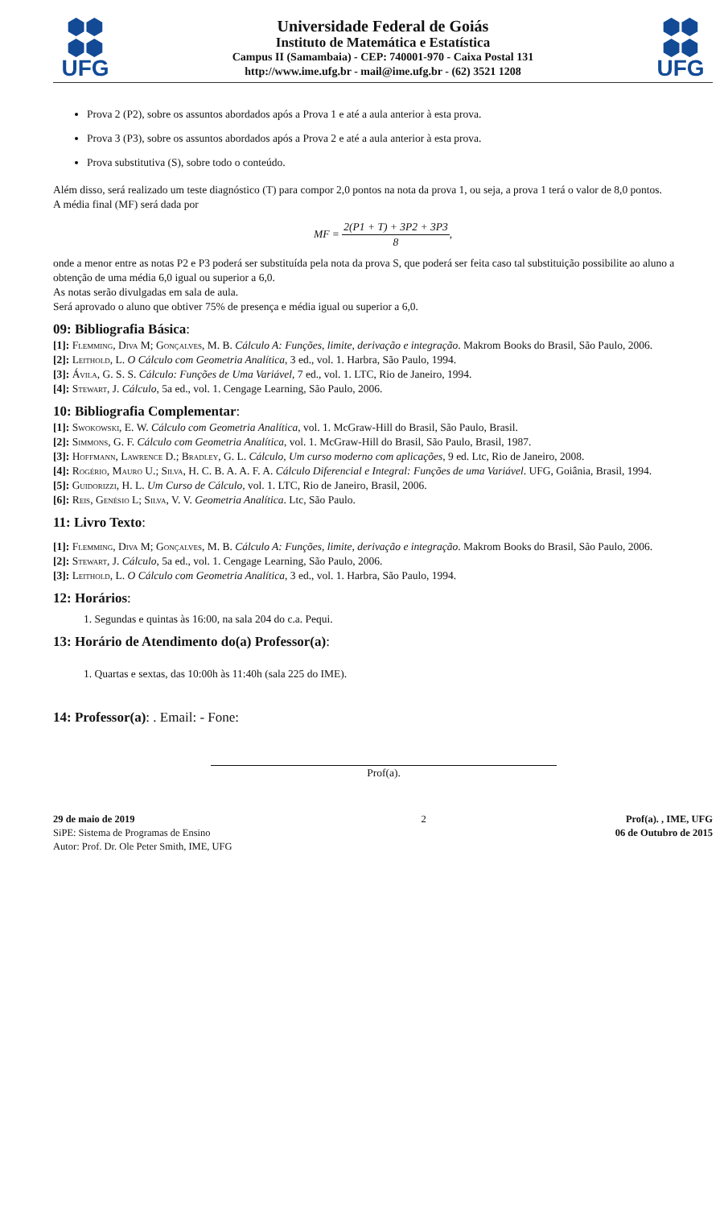⬢⬢
⬢⬢
UFG
Universidade Federal de Goiás
Instituto de Matemática e Estatística
Campus II (Samambaia) - CEP: 740001-970 - Caixa Postal 131
http://www.ime.ufg.br - mail@ime.ufg.br - (62) 3521 1208
⬢⬢
⬢⬢
UFG
Prova 2 (P2), sobre os assuntos abordados após a Prova 1 e até a aula anterior à esta prova.
Prova 3 (P3), sobre os assuntos abordados após a Prova 2 e até a aula anterior à esta prova.
Prova substitutiva (S), sobre todo o conteúdo.
Além disso, será realizado um teste diagnóstico (T) para compor 2,0 pontos na nota da prova 1, ou seja, a prova 1 terá o valor de 8,0 pontos.
A média final (MF) será dada por
MF = 2(P1 + T) + 3P2 + 3P3 8,
onde a menor entre as notas P2 e P3 poderá ser substituída pela nota da prova S, que poderá ser feita caso tal substituição possibilite ao aluno a obtenção de uma média 6,0 igual ou superior a 6,0.
As notas serão divulgadas em sala de aula.
Será aprovado o aluno que obtiver 75% de presença e média igual ou superior a 6,0.
09: Bibliografia Básica:
[1]: Flemming, Diva M; Gonçalves, M. B. Cálculo A: Funções, limite, derivação e integração. Makrom Books do Brasil, São Paulo, 2006.
[2]: Leithold, L. O Cálculo com Geometria Analítica, 3 ed., vol. 1. Harbra, São Paulo, 1994.
[3]: Ávila, G. S. S. Cálculo: Funções de Uma Variável, 7 ed., vol. 1. LTC, Rio de Janeiro, 1994.
[4]: Stewart, J. Cálculo, 5a ed., vol. 1. Cengage Learning, São Paulo, 2006.
10: Bibliografia Complementar:
[1]: Swokowski, E. W. Cálculo com Geometria Analítica, vol. 1. McGraw-Hill do Brasil, São Paulo, Brasil.
[2]: Simmons, G. F. Cálculo com Geometria Analítica, vol. 1. McGraw-Hill do Brasil, São Paulo, Brasil, 1987.
[3]: Hoffmann, Lawrence D.; Bradley, G. L. Cálculo, Um curso moderno com aplicações, 9 ed. Ltc, Rio de Janeiro, 2008.
[4]: Rogério, Mauro U.; Silva, H. C. B. A. A. F. A. Cálculo Diferencial e Integral: Funções de uma Variável. UFG, Goiânia, Brasil, 1994.
[5]: Guidorizzi, H. L. Um Curso de Cálculo, vol. 1. LTC, Rio de Janeiro, Brasil, 2006.
[6]: Reis, Genésio L; Silva, V. V. Geometria Analítica. Ltc, São Paulo.
11: Livro Texto:
[1]: Flemming, Diva M; Gonçalves, M. B. Cálculo A: Funções, limite, derivação e integração. Makrom Books do Brasil, São Paulo, 2006.
[2]: Stewart, J. Cálculo, 5a ed., vol. 1. Cengage Learning, São Paulo, 2006.
[3]: Leithold, L. O Cálculo com Geometria Analítica, 3 ed., vol. 1. Harbra, São Paulo, 1994.
12: Horários:
1. Segundas e quintas às 16:00, na sala 204 do c.a. Pequi.
13: Horário de Atendimento do(a) Professor(a):
1. Quartas e sextas, das 10:00h às 11:40h (sala 225 do IME).
14: Professor(a): . Email: - Fone:
Prof(a).
29 de maio de 2019
SiPE: Sistema de Programas de Ensino
Autor: Prof. Dr. Ole Peter Smith, IME, UFG
2 Prof(a). , IME, UFG
06 de Outubro de 2015